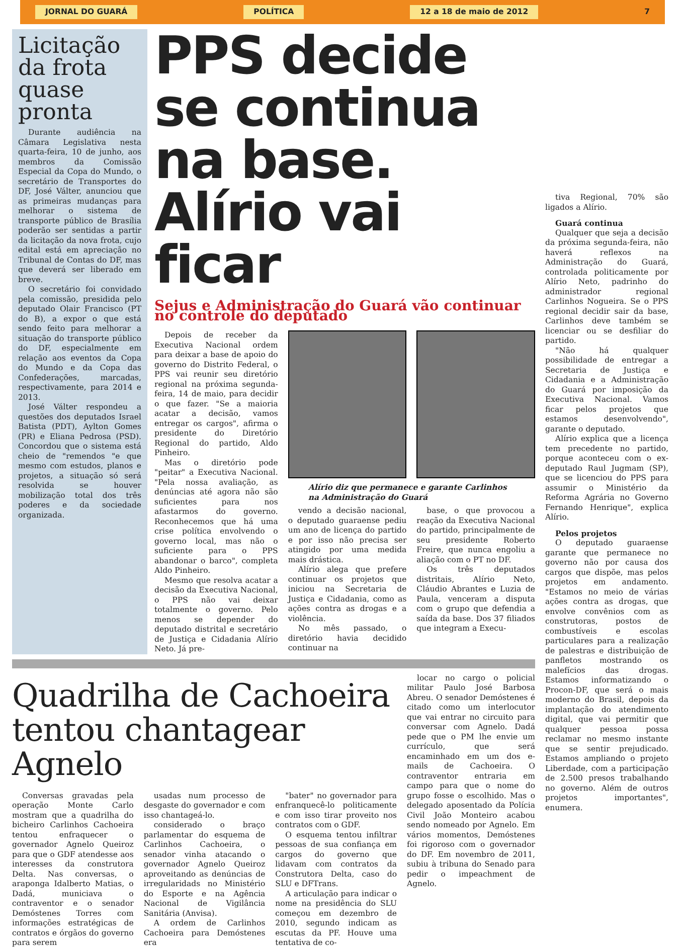JORNAL DO GUARÁ POLÍTICA 12 a 18 de maio de 2012
7
Licitação da frota quase pronta
Durante audiência na Câmara Legislativa nesta quarta-feira, 10 de junho, aos membros da Comissão Especial da Copa do Mundo, o secretário de Transportes do DF, José Válter, anunciou que as primeiras mudanças para melhorar o sistema de transporte público de Brasília poderão ser sentidas a partir da licitação da nova frota, cujo edital está em apreciação no Tribunal de Contas do DF, mas que deverá ser liberado em breve.
O secretário foi convidado pela comissão, presidida pelo deputado Olair Francisco (PT do B), a expor o que está sendo feito para melhorar a situação do transporte público do DF, especialmente em relação aos eventos da Copa do Mundo e da Copa das Confederações, marcadas, respectivamente, para 2014 e 2013.
José Válter respondeu a questões dos deputados Israel Batista (PDT), Aylton Gomes (PR) e Eliana Pedrosa (PSD). Concordou que o sistema está cheio de "remendos "e que mesmo com estudos, planos e projetos, a situação só será resolvida se houver mobilização total dos três poderes e da sociedade organizada.
PPS decide se continua na base. Alírio vai ficar
Sejus e Administração do Guará vão continuar no controle do deputado
Depois de receber da Executiva Nacional ordem para deixar a base de apoio do governo do Distrito Federal, o PPS vai reunir seu diretório regional na próxima segunda-feira, 14 de maio, para decidir o que fazer. "Se a maioria acatar a decisão, vamos entregar os cargos", afirma o presidente do Diretório Regional do partido, Aldo Pinheiro.
Mas o diretório pode "peitar" a Executiva Nacional. "Pela nossa avaliação, as denúncias até agora não são suficientes para nos afastarmos do governo. Reconhecemos que há uma crise política envolvendo o governo local, mas não o suficiente para o PPS abandonar o barco", completa Aldo Pinheiro.
Mesmo que resolva acatar a decisão da Executiva Nacional, o PPS não vai deixar totalmente o governo. Pelo menos se depender do deputado distrital e secretário de Justiça e Cidadania Alírio Neto. Já pre-
Alírio diz que permanece e garante Carlinhos na Administração do Guará
vendo a decisão nacional, o deputado guaraense pediu um ano de licença do partido e por isso não precisa ser atingido por uma medida mais drástica.
Alírio alega que prefere continuar os projetos que iniciou na Secretaria de Justiça e Cidadania, como as ações contra as drogas e a violência.
No mês passado, o diretório havia decidido continuar na
base, o que provocou a reação da Executiva Nacional do partido, principalmente de seu presidente Roberto Freire, que nunca engoliu a aliação com o PT no DF.
Os três deputados distritais, Alírio Neto, Cláudio Abrantes e Luzia de Paula, venceram a disputa com o grupo que defendia a saída da base. Dos 37 filiados que integram a Execu-
Quadrilha de Cachoeira tentou chantagear Agnelo
Conversas gravadas pela operação Monte Carlo mostram que a quadrilha do bicheiro Carlinhos Cachoeira tentou enfraquecer o governador Agnelo Queiroz para que o GDF atendesse aos interesses da construtora Delta. Nas conversas, o araponga Idalberto Matias, o Dadá, municiava o contraventor e o senador Demóstenes Torres com informações estratégicas de contratos e órgãos do governo para serem
usadas num processo de desgaste do governador e com isso chantageá-lo.
considerado o braço parlamentar do esquema de Carlinhos Cachoeira, o senador vinha atacando o governador Agnelo Queiroz aproveitando as denúncias de irregularidads no Ministério do Esporte e na Agência Nacional de Vigilância Sanitária (Anvisa).
A ordem de Carlinhos Cachoeira para Demóstenes era
"bater" no governador para enfranquecê-lo politicamente e com isso tirar proveito nos contratos com o GDF.
O esquema tentou infiltrar pessoas de sua confiança em cargos do governo que lidavam com contratos da Construtora Delta, caso do SLU e DFTrans.
A articulação para indicar o nome na presidência do SLU começou em dezembro de 2010, segundo indicam as escutas da PF. Houve uma tentativa de co-
locar no cargo o policial militar Paulo José Barbosa Abreu. O senador Demóstenes é citado como um interlocutor que vai entrar no circuito para conversar com Agnelo. Dadá pede que o PM lhe envie um currículo, que será encaminhado em um dos e-mails de Cachoeira. O contraventor entraria em campo para que o nome do grupo fosse o escolhido. Mas o delegado aposentado da Polícia Civil João Monteiro acabou sendo nomeado por Agnelo. Em vários momentos, Demóstenes foi rigoroso com o governador do DF. Em novembro de 2011, subiu à tribuna do Senado para pedir o impeachment de Agnelo.
tiva Regional, 70% são ligados a Alírio.
Guará continua
Qualquer que seja a decisão da próxima segunda-feira, não haverá reflexos na Administração do Guará, controlada politicamente por Alírio Neto, padrinho do administrador regional Carlinhos Nogueira. Se o PPS regional decidir sair da base, Carlinhos deve também se licenciar ou se desfiliar do partido.
"Não há qualquer possibilidade de entregar a Secretaria de Justiça e Cidadania e a Administração do Guará por imposição da Executiva Nacional. Vamos ficar pelos projetos que estamos desenvolvendo", garante o deputado.
Alírio explica que a licença tem precedente no partido, porque aconteceu com o ex-deputado Raul Jugmam (SP), que se licenciou do PPS para assumir o Ministério da Reforma Agrária no Governo Fernando Henrique", explica Alírio.
Pelos projetos
O deputado guaraense garante que permanece no governo não por causa dos cargos que dispõe, mas pelos projetos em andamento. "Estamos no meio de várias ações contra as drogas, que envolve convênios com as construtoras, postos de combustíveis e escolas particulares para a realização de palestras e distribuição de panfletos mostrando os malefícios das drogas. Estamos informatizando o Procon-DF, que será o mais moderno do Brasil, depois da implantação do atendimento digital, que vai permitir que qualquer pessoa possa reclamar no mesmo instante que se sentir prejudicado. Estamos ampliando o projeto Liberdade, com a participação de 2.500 presos trabalhando no governo. Além de outros projetos importantes", enumera.